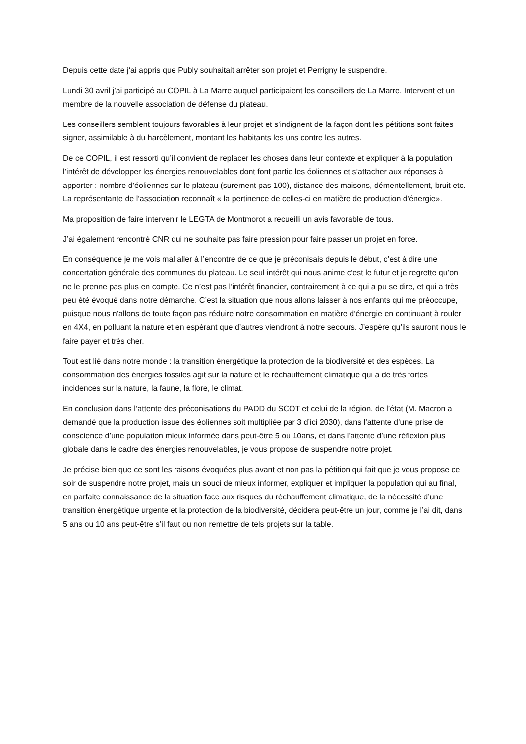Depuis cette date j‘ai appris que Publy souhaitait arrêter son projet et Perrigny le suspendre.
Lundi 30 avril j’ai participé au COPIL à La Marre auquel participaient les conseillers de La Marre, Intervent et un membre de la nouvelle association de défense du plateau.
Les conseillers semblent toujours favorables à leur projet et s’indignent de la façon dont les pétitions sont faites signer, assimilable à du harcèlement, montant les habitants les uns contre les autres.
De ce COPIL, il est ressorti qu’il convient de replacer les choses dans leur contexte et expliquer à la population l’intérêt de développer les énergies renouvelables dont font partie les éoliennes et s’attacher aux réponses à apporter : nombre d’éoliennes sur le plateau (surement pas 100), distance des maisons, démentellement, bruit etc. La représentante de l‘association reconnaît « la pertinence de celles-ci en matière de production d’énergie».
Ma proposition de faire intervenir le LEGTA de Montmorot a recueilli un avis favorable de tous.
J’ai également rencontré CNR qui ne souhaite pas faire pression pour faire passer un projet en force.
En conséquence je me vois mal aller à l’encontre de ce que je préconisais depuis le début, c’est à dire une concertation générale des communes du plateau. Le seul intérêt qui nous anime c’est le futur et je regrette qu’on ne le prenne pas plus en compte. Ce n’est pas l’intérêt financier, contrairement à ce qui a pu se dire, et qui a très peu été évoqué dans notre démarche. C’est la situation que nous allons laisser à nos enfants qui me préoccupe, puisque nous n’allons de toute façon pas réduire notre consommation en matière d’énergie en continuant à rouler en 4X4, en polluant la nature et en espérant que d’autres viendront à notre secours. J’espère qu’ils sauront nous le faire payer et très cher.
Tout est lié dans notre monde : la transition énergétique la protection de la biodiversité et des espèces. La consommation des énergies fossiles agit sur la nature et le réchauffement climatique qui a de très fortes incidences sur la nature, la faune, la flore, le climat.
En conclusion dans l’attente des préconisations du PADD du SCOT et celui de la région, de l’état (M. Macron a demandé que la production issue des éoliennes soit multipliée par 3 d’ici 2030), dans l’attente d’une prise de conscience d’une population mieux informée dans peut-être 5 ou 10ans, et dans l’attente d’une réflexion plus globale dans le cadre des énergies renouvelables, je vous propose de suspendre notre projet.
Je précise bien que ce sont les raisons évoquées plus avant et non pas la pétition qui fait que je vous propose ce soir de suspendre notre projet, mais un souci de mieux informer, expliquer et impliquer la population qui au final, en parfaite connaissance de la situation face aux risques du réchauffement climatique, de la nécessité d’une transition énergétique urgente et la protection de la biodiversité, décidera peut-être un jour, comme je l’ai dit, dans 5 ans ou 10 ans peut-être s’il faut ou non remettre de tels projets sur la table.